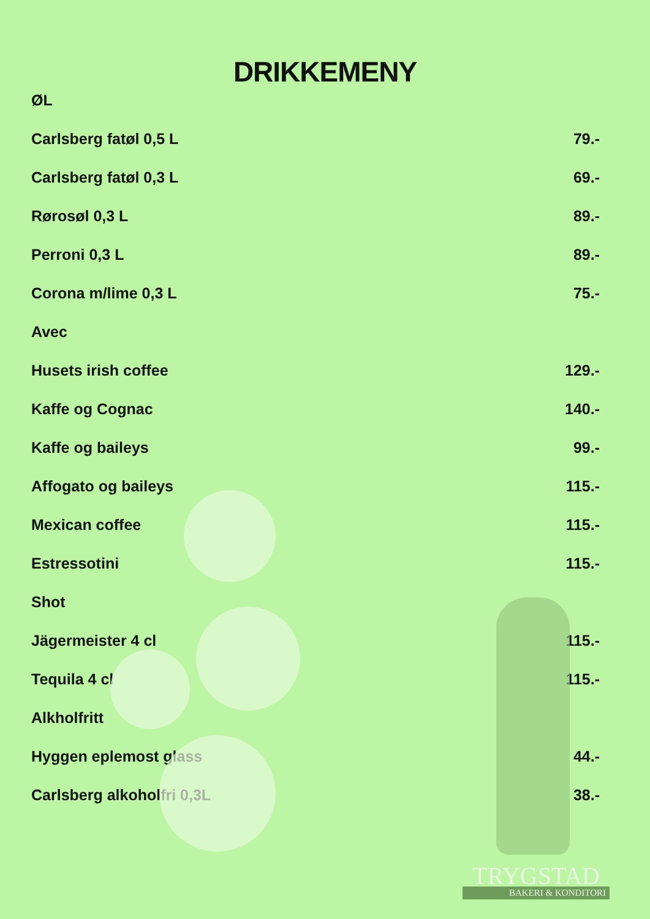DRIKKEMENY
ØL
Carlsberg fatøl 0,5 L 79.-
Carlsberg fatøl 0,3 L 69.-
Rørosøl 0,3 L 89.-
Perroni 0,3 L 89.-
Corona m/lime 0,3 L 75.-
Avec
Husets irish coffee 129.-
Kaffe og Cognac 140.-
Kaffe og baileys 99.-
Affogato og baileys 115.-
Mexican coffee 115.-
Estressotini 115.-
Shot
Jägermeister 4 cl 115.-
Tequila 4 cl 115.-
Alkholfritt
Hyggen eplemost glass 44.-
Carlsberg alkoholfri 0,3L 38.-
TRYGSTAD
BAKERI & KONDITORI